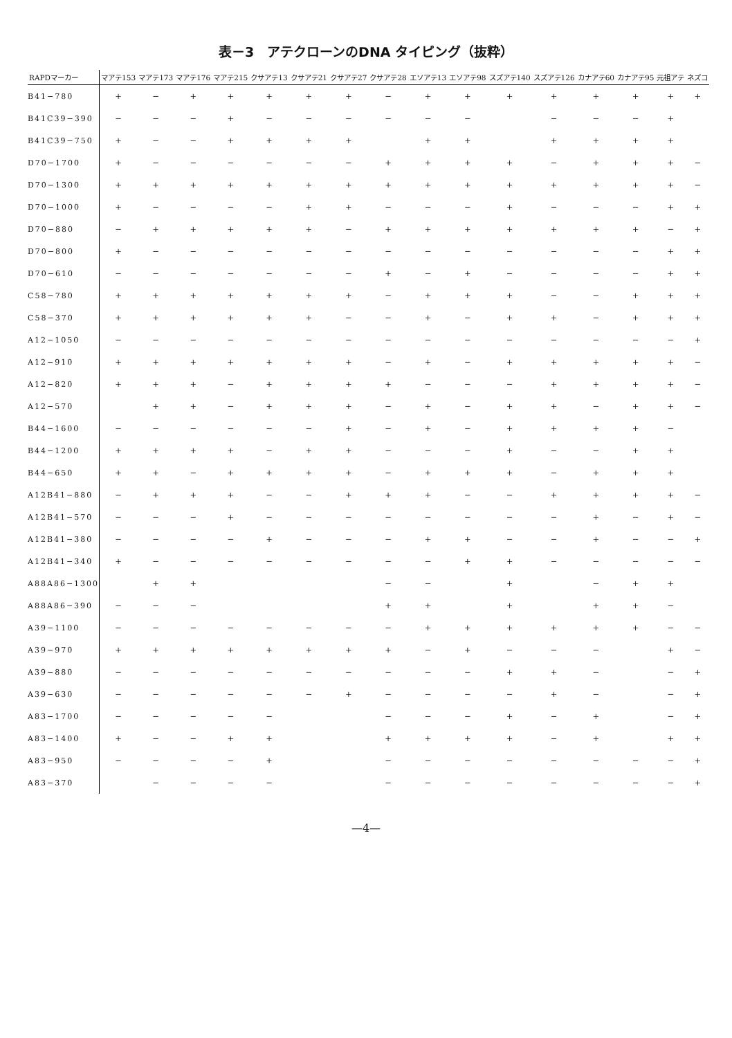表－3　アテクローンのDNA タイピング（抜粋）
| RAPDマーカー | マアテ153 | マアテ173 | マアテ176 | マアテ215 | クサアテ13 | クサアテ21 | クサアテ27 | クサアテ28 | エソアテ13 | エソアテ98 | スズアテ140 | スズアテ126 | カナアテ60 | カナアテ95 | 元祖アテ | ネズコ |
| --- | --- | --- | --- | --- | --- | --- | --- | --- | --- | --- | --- | --- | --- | --- | --- | --- |
| B41−780 | + | − | + | + | + | + | + | − | + | + | + | + | + | + | + | + |
| B41C39−390 | − | − | − | + | − | − | − | − | − | − | | − | − | − | + | |
| B41C39−750 | + | − | − | + | + | + | + | | + | + | | + | + | + | + | |
| D70−1700 | + | − | − | − | − | − | − | + | + | + | + | − | + | + | + | − |
| D70−1300 | + | + | + | + | + | + | + | + | + | + | + | + | + | + | + | − |
| D70−1000 | + | − | − | − | − | + | + | − | − | − | + | − | − | − | + | + |
| D70−880 | − | + | + | + | + | + | − | + | + | + | + | + | + | + | − | + |
| D70−800 | + | − | − | − | − | − | − | − | − | − | − | − | − | − | + | + |
| D70−610 | − | − | − | − | − | − | − | + | − | + | − | − | − | − | + | + |
| C58−780 | + | + | + | + | + | + | + | − | + | + | + | − | − | + | + | + |
| C58−370 | + | + | + | + | + | + | − | − | + | − | + | + | − | + | + | + |
| A12−1050 | − | − | − | − | − | − | − | − | − | − | − | − | − | − | − | + |
| A12−910 | + | + | + | + | + | + | + | − | + | − | + | + | + | + | + | − |
| A12−820 | + | + | + | − | + | + | + | + | − | − | − | + | + | + | + | − |
| A12−570 | | + | + | − | + | + | + | − | + | − | + | + | − | + | + | − |
| B44−1600 | − | − | − | − | − | − | + | − | + | − | + | + | + | + | − | |
| B44−1200 | + | + | + | + | − | + | + | − | − | − | + | − | − | + | + | |
| B44−650 | + | + | − | + | + | + | + | − | + | + | + | − | + | + | + | |
| A12B41−880 | − | + | + | + | − | − | + | + | + | − | − | + | + | + | + | − |
| A12B41−570 | − | − | − | + | − | − | − | − | − | − | − | − | + | − | + | − |
| A12B41−380 | − | − | − | − | + | − | − | − | + | + | − | − | + | − | − | + |
| A12B41−340 | + | − | − | − | − | − | − | − | − | + | + | − | − | − | − | − |
| A88A86−1300 | | + | + | | | | | − | − | | + | | − | + | + | |
| A88A86−390 | − | − | − | | | | | + | + | | + | | + | + | − | |
| A39−1100 | − | − | − | − | − | − | − | − | + | + | + | + | + | + | − | − |
| A39−970 | + | + | + | + | + | + | + | + | − | + | − | − | − | | + | − |
| A39−880 | − | − | − | − | − | − | − | − | − | − | + | + | − | | − | + |
| A39−630 | − | − | − | − | − | − | + | − | − | − | − | + | − | | − | + |
| A83−1700 | − | − | − | − | − | | | − | − | − | + | − | + | | − | + |
| A83−1400 | + | − | − | + | + | | | + | + | + | + | − | + | | + | + |
| A83−950 | − | − | − | − | + | | | − | − | − | − | − | − | − | − | + |
| A83−370 | | − | − | − | − | | | − | − | − | − | − | − | − | − | + |
—4—